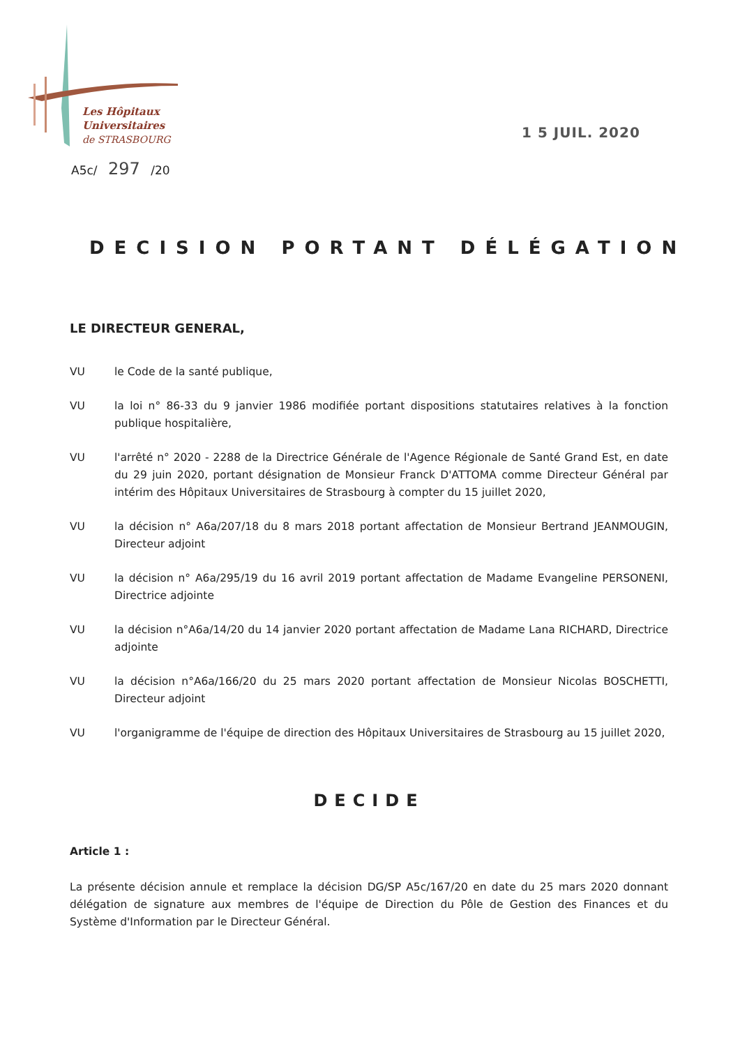Les Hôpitaux
Universitaires
de STRASBOURG
A5c/ 297 /20
1 5 JUIL. 2020
DECISION PORTANT DÉLÉGATION
LE DIRECTEUR GENERAL,
VU le Code de la santé publique,
VU la loi n° 86-33 du 9 janvier 1986 modifiée portant dispositions statutaires relatives à la fonction publique hospitalière,
VU l'arrêté n° 2020 - 2288 de la Directrice Générale de l'Agence Régionale de Santé Grand Est, en date du 29 juin 2020, portant désignation de Monsieur Franck D'ATTOMA comme Directeur Général par intérim des Hôpitaux Universitaires de Strasbourg à compter du 15 juillet 2020,
VU la décision n° A6a/207/18 du 8 mars 2018 portant affectation de Monsieur Bertrand JEANMOUGIN, Directeur adjoint
VU la décision n° A6a/295/19 du 16 avril 2019 portant affectation de Madame Evangeline PERSONENI, Directrice adjointe
VU la décision n°A6a/14/20 du 14 janvier 2020 portant affectation de Madame Lana RICHARD, Directrice adjointe
VU la décision n°A6a/166/20 du 25 mars 2020 portant affectation de Monsieur Nicolas BOSCHETTI, Directeur adjoint
VU l'organigramme de l'équipe de direction des Hôpitaux Universitaires de Strasbourg au 15 juillet 2020,
DECIDE
Article 1 :
La présente décision annule et remplace la décision DG/SP A5c/167/20 en date du 25 mars 2020 donnant délégation de signature aux membres de l'équipe de Direction du Pôle de Gestion des Finances et du Système d'Information par le Directeur Général.